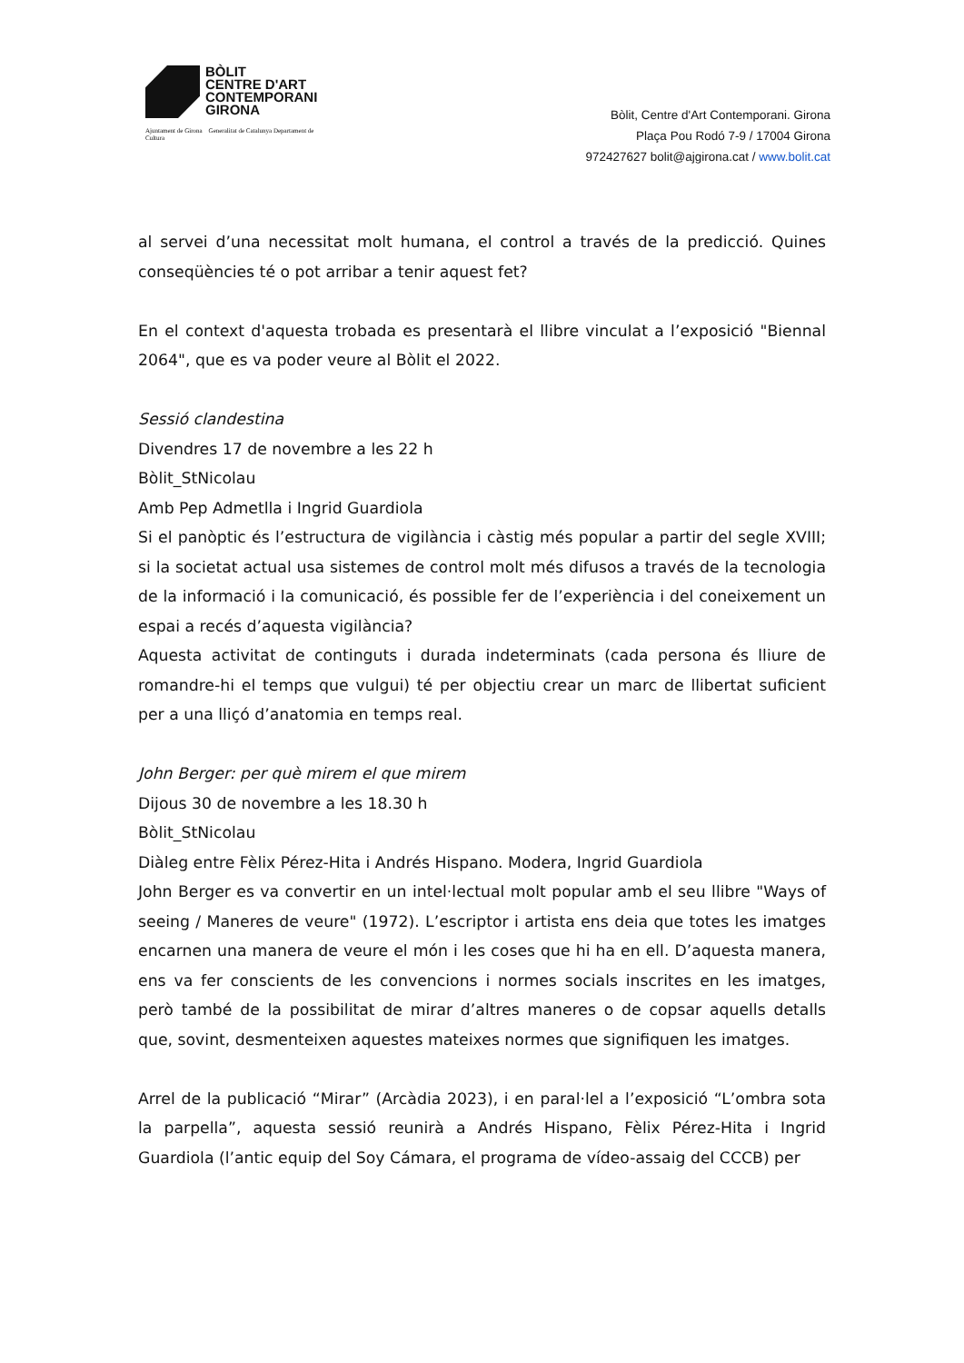BÒLIT
CENTRE D'ART
CONTEMPORANI
GIRONA
Ajuntament de Girona Generalitat de Catalunya Departament de Cultura
Bòlit, Centre d'Art Contemporani. Girona
Plaça Pou Rodó 7-9 / 17004 Girona
972427627 bolit@ajgirona.cat / www.bolit.cat
al servei d’una necessitat molt humana, el control a través de la predicció. Quines conseqüències té o pot arribar a tenir aquest fet?
En el context d'aquesta trobada es presentarà el llibre vinculat a l’exposició "Biennal 2064", que es va poder veure al Bòlit el 2022.
Sessió clandestina
Divendres 17 de novembre a les 22 h
Bòlit_StNicolau
Amb Pep Admetlla i Ingrid Guardiola
Si el panòptic és l’estructura de vigilància i càstig més popular a partir del segle XVIII; si la societat actual usa sistemes de control molt més difusos a través de la tecnologia de la informació i la comunicació, és possible fer de l’experiència i del coneixement un espai a recés d’aquesta vigilància?
Aquesta activitat de continguts i durada indeterminats (cada persona és lliure de romandre-hi el temps que vulgui) té per objectiu crear un marc de llibertat suficient per a una lliçó d’anatomia en temps real.
John Berger: per què mirem el que mirem
Dijous 30 de novembre a les 18.30 h
Bòlit_StNicolau
Diàleg entre Fèlix Pérez-Hita i Andrés Hispano. Modera, Ingrid Guardiola
John Berger es va convertir en un intel·lectual molt popular amb el seu llibre "Ways of seeing / Maneres de veure" (1972). L’escriptor i artista ens deia que totes les imatges encarnen una manera de veure el món i les coses que hi ha en ell. D’aquesta manera, ens va fer conscients de les convencions i normes socials inscrites en les imatges, però també de la possibilitat de mirar d’altres maneres o de copsar aquells detalls que, sovint, desmenteixen aquestes mateixes normes que signifiquen les imatges.
Arrel de la publicació “Mirar” (Arcàdia 2023), i en paral·lel a l’exposició “L’ombra sota la parpella”, aquesta sessió reunirà a Andrés Hispano, Fèlix Pérez-Hita i Ingrid Guardiola (l’antic equip del Soy Cámara, el programa de vídeo-assaig del CCCB) per